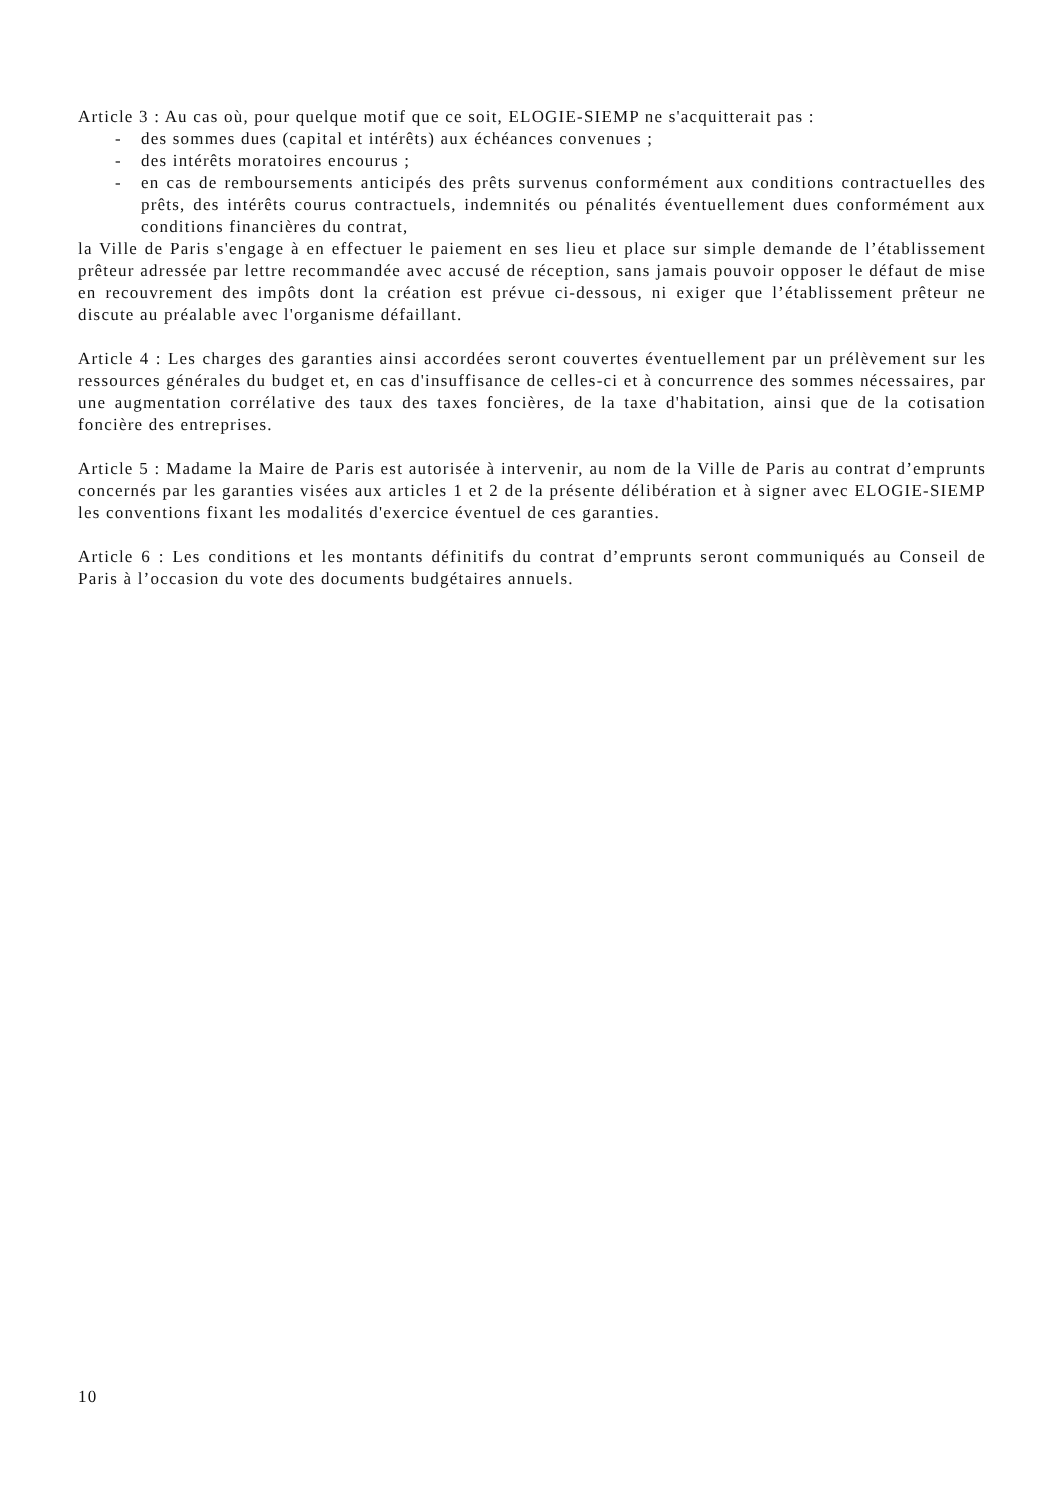Article 3 : Au cas où, pour quelque motif que ce soit, ELOGIE-SIEMP ne s'acquitterait pas :
- des sommes dues (capital et intérêts) aux échéances convenues ;
- des intérêts moratoires encourus ;
- en cas de remboursements anticipés des prêts survenus conformément aux conditions contractuelles des prêts, des intérêts courus contractuels, indemnités ou pénalités éventuellement dues conformément aux conditions financières du contrat,
la Ville de Paris s'engage à en effectuer le paiement en ses lieu et place sur simple demande de l’établissement prêteur adressée par lettre recommandée avec accusé de réception, sans jamais pouvoir opposer le défaut de mise en recouvrement des impôts dont la création est prévue ci-dessous, ni exiger que l’établissement prêteur ne discute au préalable avec l'organisme défaillant.
Article 4 : Les charges des garanties ainsi accordées seront couvertes éventuellement par un prélèvement sur les ressources générales du budget et, en cas d'insuffisance de celles-ci et à concurrence des sommes nécessaires, par une augmentation corrélative des taux des taxes foncières, de la taxe d'habitation, ainsi que de la cotisation foncière des entreprises.
Article 5 : Madame la Maire de Paris est autorisée à intervenir, au nom de la Ville de Paris au contrat d’emprunts concernés par les garanties visées aux articles 1 et 2 de la présente délibération et à signer avec ELOGIE-SIEMP les conventions fixant les modalités d'exercice éventuel de ces garanties.
Article 6 : Les conditions et les montants définitifs du contrat d’emprunts seront communiqués au Conseil de Paris à l’occasion du vote des documents budgétaires annuels.
10